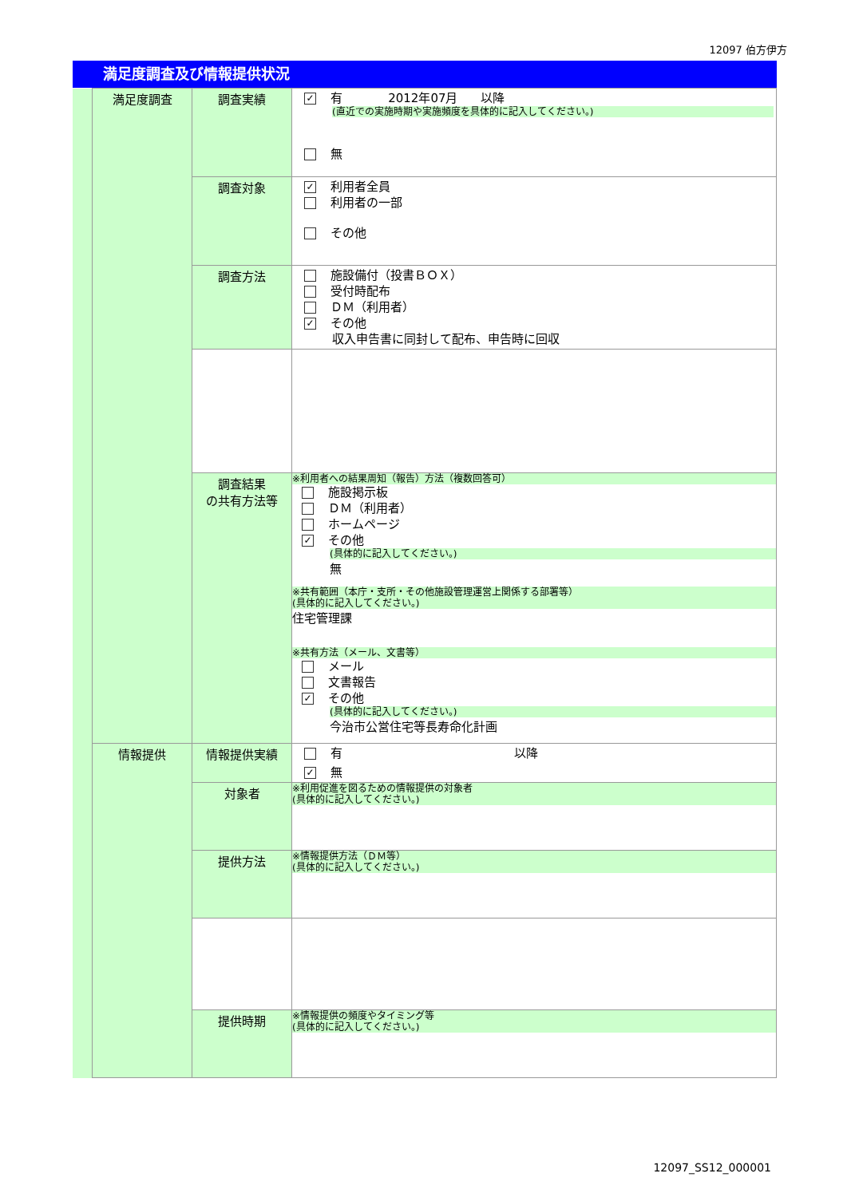12097 伯方伊方
満足度調査及び情報提供状況
| | 満足度調査 | 調査実績 | ✓ 有 2012年07月 以降 (直近での実施時期や実施頻度を具体的に記入してください。) 無 |
| | | 調査対象 | ✓ 利用者全員 利用者の一部 その他 |
| | | 調査方法 | 施設備付（投書ＢＯＸ） 受付時配布 ＤＭ（利用者） ✓ その他 収入申告書に同封して配布、申告時に回収 |
| | | 調査結果 の共有方法等 | ※利用者への結果周知（報告）方法（複数回答可） 施設掲示板 ＤＭ（利用者） ホームページ ✓ その他 (具体的に記入してください。) 無 ※共有範囲（本庁・支所・その他施設管理運営上関係する部署等） (具体的に記入してください。) 住宅管理課 ※共有方法（メール、文書等） メール 文書報告 ✓ その他 (具体的に記入してください。) 今治市公営住宅等長寿命化計画 |
| | 情報提供 | 情報提供実績 | 有 以降 ✓ 無 |
| | | 対象者 | ※利用促進を図るための情報提供の対象者 (具体的に記入してください。) |
| | | 提供方法 | ※情報提供方法（ＤＭ等） (具体的に記入してください。) |
| | | 提供時期 | ※情報提供の頻度やタイミング等 (具体的に記入してください。) |
12097_SS12_000001